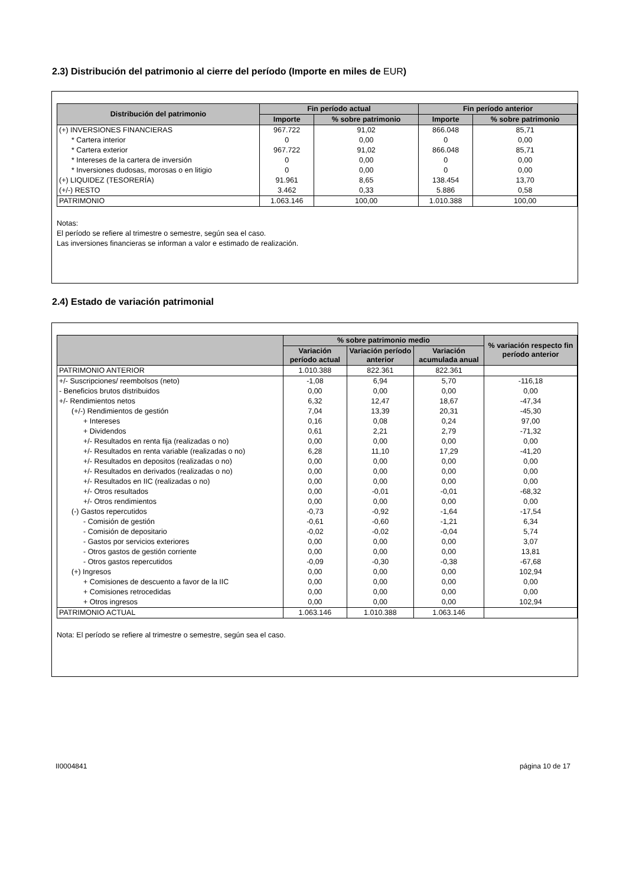2.3) Distribución del patrimonio al cierre del período (Importe en miles de EUR)
| Distribución del patrimonio | Fin período actual | | Fin período anterior | |
| --- | --- | --- | --- | --- |
| | Importe | % sobre patrimonio | Importe | % sobre patrimonio |
| (+) INVERSIONES FINANCIERAS | 967.722 | 91,02 | 866.048 | 85,71 |
| * Cartera interior | 0 | 0,00 | 0 | 0,00 |
| * Cartera exterior | 967.722 | 91,02 | 866.048 | 85,71 |
| * Intereses de la cartera de inversión | 0 | 0,00 | 0 | 0,00 |
| * Inversiones dudosas, morosas o en litigio | 0 | 0,00 | 0 | 0,00 |
| (+) LIQUIDEZ (TESORERÍA) | 91.961 | 8,65 | 138.454 | 13,70 |
| (+/-) RESTO | 3.462 | 0,33 | 5.886 | 0,58 |
| PATRIMONIO | 1.063.146 | 100,00 | 1.010.388 | 100,00 |
Notas:
El período se refiere al trimestre o semestre, según sea el caso.
Las inversiones financieras se informan a valor e estimado de realización.
2.4) Estado de variación patrimonial
| | % sobre patrimonio medio | | | % variación respecto fin período anterior |
| --- | --- | --- | --- | --- |
| | Variación período actual | Variación período anterior | Variación acumulada anual | |
| PATRIMONIO ANTERIOR | 1.010.388 | 822.361 | 822.361 | |
| +/- Suscripciones/ reembolsos (neto) | -1,08 | 6,94 | 5,70 | -116,18 |
| - Beneficios brutos distribuidos | 0,00 | 0,00 | 0,00 | 0,00 |
| +/- Rendimientos netos | 6,32 | 12,47 | 18,67 | -47,34 |
| (+/-) Rendimientos de gestión | 7,04 | 13,39 | 20,31 | -45,30 |
| + Intereses | 0,16 | 0,08 | 0,24 | 97,00 |
| + Dividendos | 0,61 | 2,21 | 2,79 | -71,32 |
| +/- Resultados en renta fija (realizadas o no) | 0,00 | 0,00 | 0,00 | 0,00 |
| +/- Resultados en renta variable (realizadas o no) | 6,28 | 11,10 | 17,29 | -41,20 |
| +/- Resultados en depositos (realizadas o no) | 0,00 | 0,00 | 0,00 | 0,00 |
| +/- Resultados en derivados (realizadas o no) | 0,00 | 0,00 | 0,00 | 0,00 |
| +/- Resultados en IIC (realizadas o no) | 0,00 | 0,00 | 0,00 | 0,00 |
| +/- Otros resultados | 0,00 | -0,01 | -0,01 | -68,32 |
| +/- Otros rendimientos | 0,00 | 0,00 | 0,00 | 0,00 |
| (-) Gastos repercutidos | -0,73 | -0,92 | -1,64 | -17,54 |
| - Comisión de gestión | -0,61 | -0,60 | -1,21 | 6,34 |
| - Comisión de depositario | -0,02 | -0,02 | -0,04 | 5,74 |
| - Gastos por servicios exteriores | 0,00 | 0,00 | 0,00 | 3,07 |
| - Otros gastos de gestión corriente | 0,00 | 0,00 | 0,00 | 13,81 |
| - Otros gastos repercutidos | -0,09 | -0,30 | -0,38 | -67,68 |
| (+) Ingresos | 0,00 | 0,00 | 0,00 | 102,94 |
| + Comisiones de descuento a favor de la IIC | 0,00 | 0,00 | 0,00 | 0,00 |
| + Comisiones retrocedidas | 0,00 | 0,00 | 0,00 | 0,00 |
| + Otros ingresos | 0,00 | 0,00 | 0,00 | 102,94 |
| PATRIMONIO ACTUAL | 1.063.146 | 1.010.388 | 1.063.146 | |
Nota: El período se refiere al trimestre o semestre, según sea el caso.
II0004841 página 10 de 17